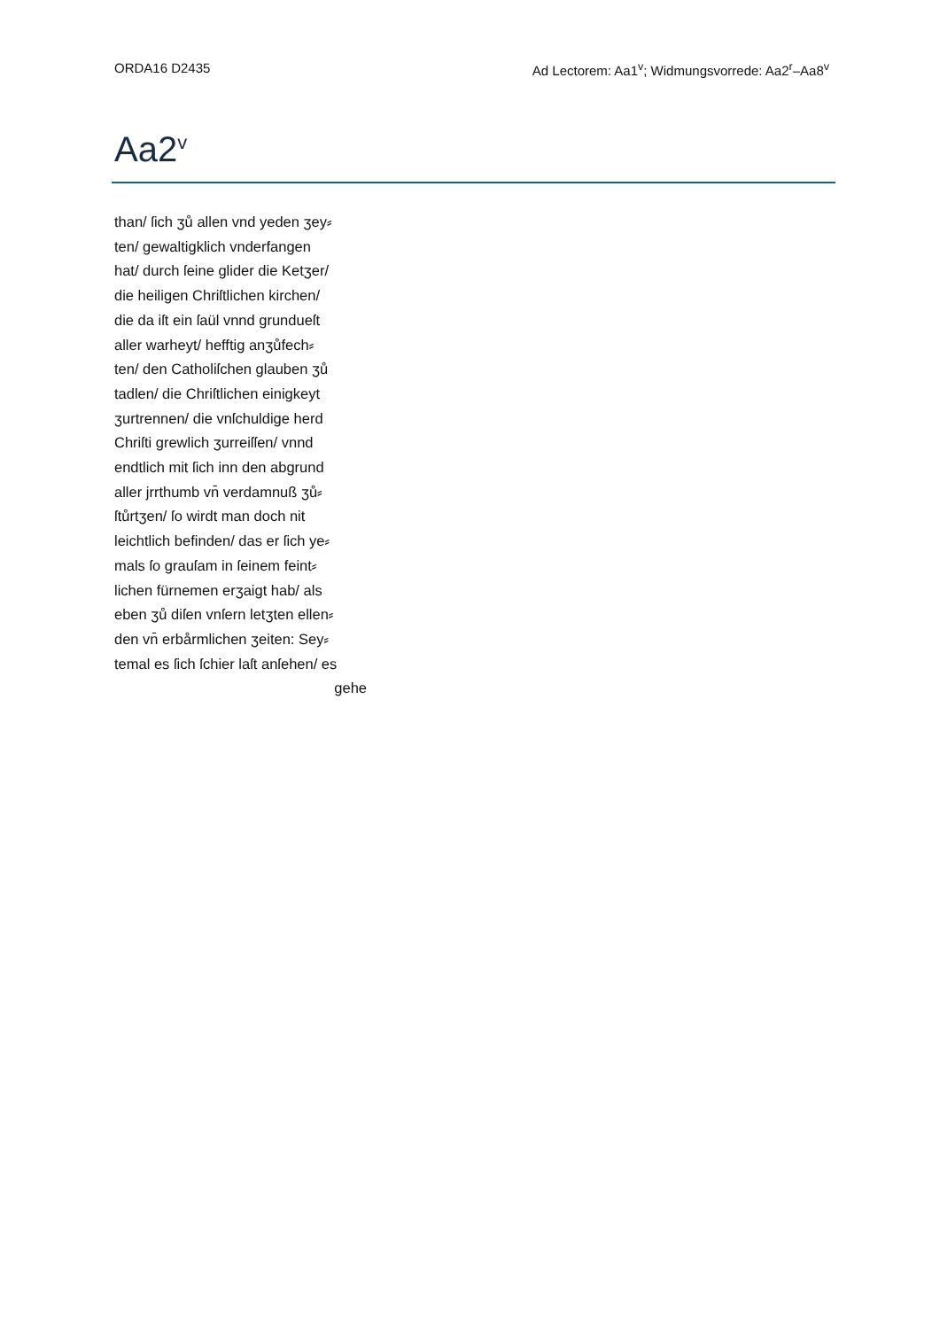ORDA16 D2435 Ad Lectorem: Aa1<sup>v</sup>; Widmungsvorrede: Aa2<sup>r</sup>–Aa8<sup>v</sup>
Aa2<sup>v</sup>
than/ ſich ʒů allen vnd yeden ʒey⸗
ten/ gewaltigklich vnderfangen
hat/ durch ſeine glider die Ketʒer/
die heiligen Chriſtlichen kirchen/
die da iſt ein ſaül vnnd grundueſt
aller warheyt/ hefftig anʒůfech⸗
ten/ den Catholiſchen glauben ʒů
tadlen/ die Chriſtlichen einigkeyt
ʒurtrennen/ die vnſchuldige herd
Chriſti grewlich ʒurreiſſen/ vnnd
endtlich mit ſich inn den abgrund
aller jrrthumb vn̄ verdamnuß ʒů⸗
ſtůrtʒen/ ſo wirdt man doch nit
leichtlich befinden/ das er ſich ye⸗
mals ſo grauſam in ſeinem feint⸗
lichen fürnemen erʒaigt hab/ als
eben ʒů diſen vnſern letʒten ellen⸗
den vn̄ erbårmlichen ʒeiten: Sey⸗
temal es ſich ſchier laſt anſehen/ es
gehe